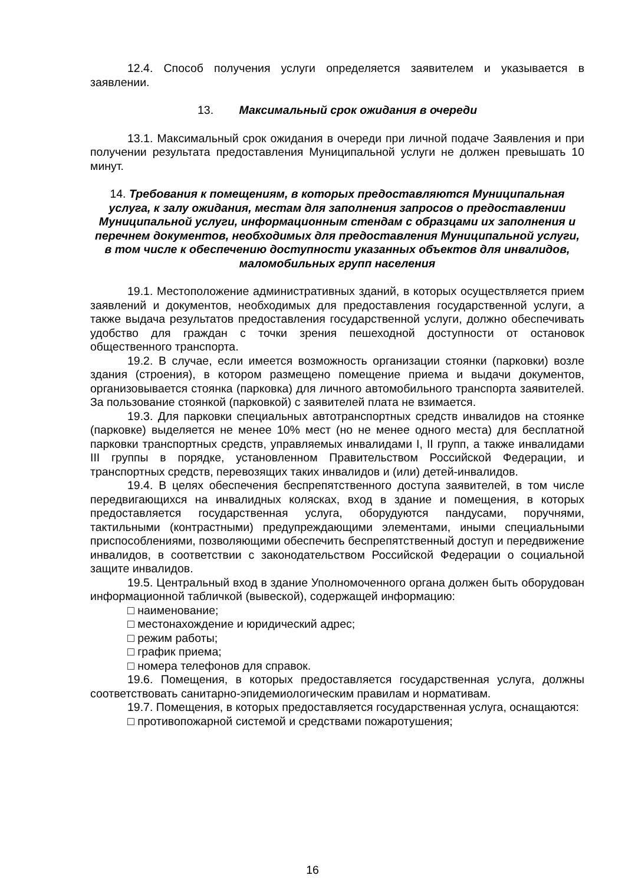12.4. Способ получения услуги определяется заявителем и указывается в заявлении.
13. Максимальный срок ожидания в очереди
13.1. Максимальный срок ожидания в очереди при личной подаче Заявления и при получении результата предоставления Муниципальной услуги не должен превышать 10 минут.
14. Требования к помещениям, в которых предоставляются Муниципальная услуга, к залу ожидания, местам для заполнения запросов о предоставлении Муниципальной услуги, информационным стендам с образцами их заполнения и перечнем документов, необходимых для предоставления Муниципальной услуги, в том числе к обеспечению доступности указанных объектов для инвалидов, маломобильных групп населения
19.1. Местоположение административных зданий, в которых осуществляется прием заявлений и документов, необходимых для предоставления государственной услуги, а также выдача результатов предоставления государственной услуги, должно обеспечивать удобство для граждан с точки зрения пешеходной доступности от остановок общественного транспорта.
19.2. В случае, если имеется возможность организации стоянки (парковки) возле здания (строения), в котором размещено помещение приема и выдачи документов, организовывается стоянка (парковка) для личного автомобильного транспорта заявителей. За пользование стоянкой (парковкой) с заявителей плата не взимается.
19.3. Для парковки специальных автотранспортных средств инвалидов на стоянке (парковке) выделяется не менее 10% мест (но не менее одного места) для бесплатной парковки транспортных средств, управляемых инвалидами I, II групп, а также инвалидами III группы в порядке, установленном Правительством Российской Федерации, и транспортных средств, перевозящих таких инвалидов и (или) детей-инвалидов.
19.4. В целях обеспечения беспрепятственного доступа заявителей, в том числе передвигающихся на инвалидных колясках, вход в здание и помещения, в которых предоставляется государственная услуга, оборудуются пандусами, поручнями, тактильными (контрастными) предупреждающими элементами, иными специальными приспособлениями, позволяющими обеспечить беспрепятственный доступ и передвижение инвалидов, в соответствии с законодательством Российской Федерации о социальной защите инвалидов.
19.5. Центральный вход в здание Уполномоченного органа должен быть оборудован информационной табличкой (вывеской), содержащей информацию:
□ наименование;
□ местонахождение и юридический адрес;
□ режим работы;
□ график приема;
□ номера телефонов для справок.
19.6. Помещения, в которых предоставляется государственная услуга, должны соответствовать санитарно-эпидемиологическим правилам и нормативам.
19.7. Помещения, в которых предоставляется государственная услуга, оснащаются:
□ противопожарной системой и средствами пожаротушения;
16